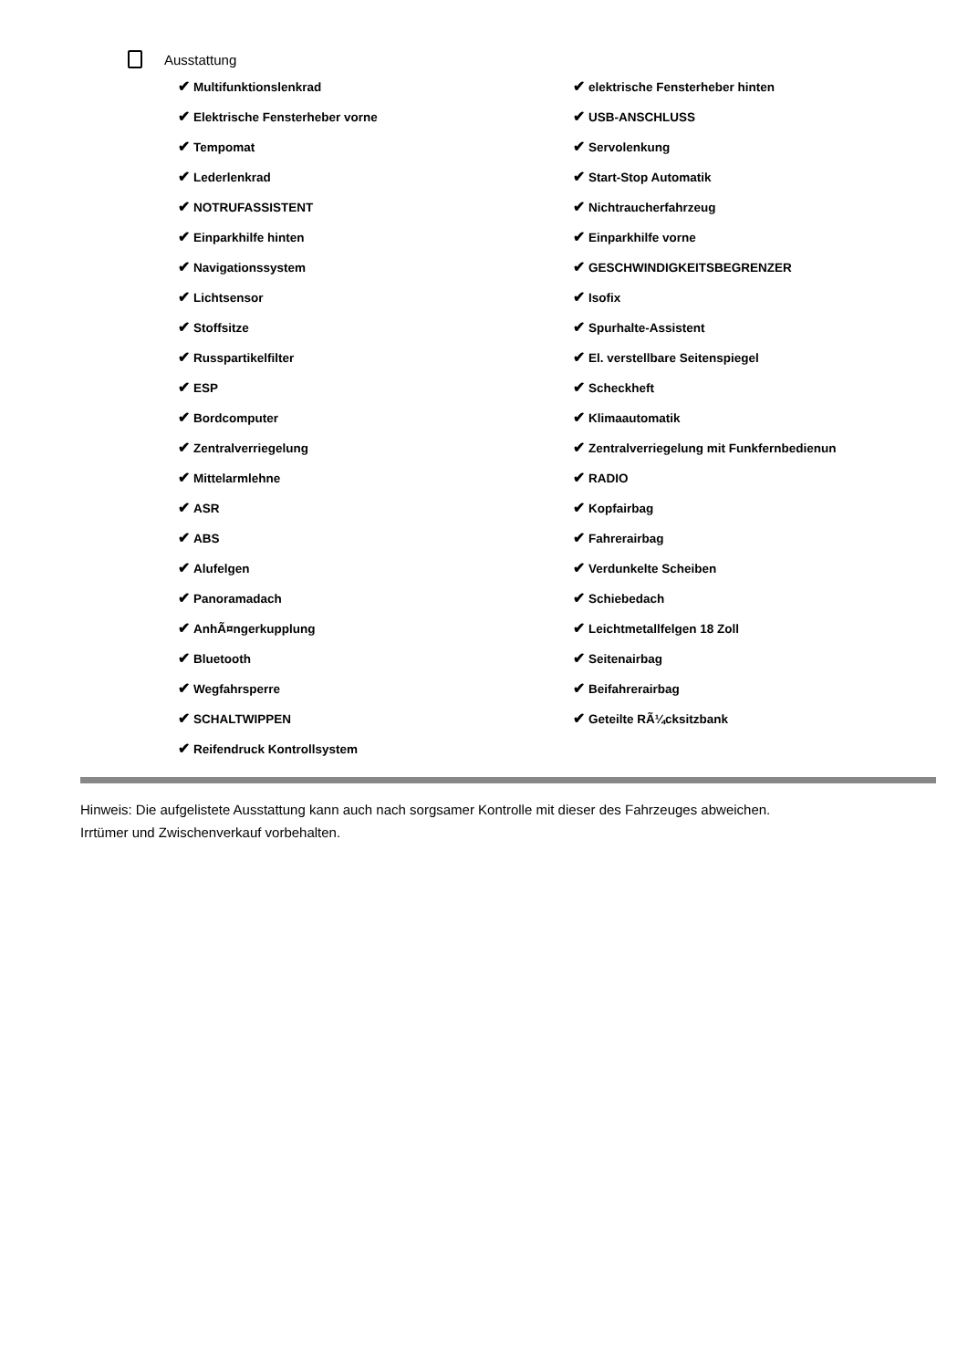Ausstattung
✔ Multifunktionslenkrad
✔ Elektrische Fensterheber vorne
✔ Tempomat
✔ Lederlenkrad
✔ NOTRUFASSISTENT
✔ Einparkhilfe hinten
✔ Navigationssystem
✔ Lichtsensor
✔ Stoffsitze
✔ Russpartikelfilter
✔ ESP
✔ Bordcomputer
✔ Zentralverriegelung
✔ Mittelarmlehne
✔ ASR
✔ ABS
✔ Alufelgen
✔ Panoramadach
✔ AnhÃ¤ngerkupplung
✔ Bluetooth
✔ Wegfahrsperre
✔ SCHALTWIPPEN
✔ Reifendruck Kontrollsystem
✔ elektrische Fensterheber hinten
✔ USB-ANSCHLUSS
✔ Servolenkung
✔ Start-Stop Automatik
✔ Nichtraucherfahrzeug
✔ Einparkhilfe vorne
✔ GESCHWINDIGKEITSBEGRENZER
✔ Isofix
✔ Spurhalte-Assistent
✔ El. verstellbare Seitenspiegel
✔ Scheckheft
✔ Klimaautomatik
✔ Zentralverriegelung mit Funkfernbedienun
✔ RADIO
✔ Kopfairbag
✔ Fahrerairbag
✔ Verdunkelte Scheiben
✔ Schiebedach
✔ Leichtmetallfelgen 18 Zoll
✔ Seitenairbag
✔ Beifahrerairbag
✔ Geteilte RÃ¼cksitzbank
Hinweis: Die aufgelistete Ausstattung kann auch nach sorgsamer Kontrolle mit dieser des Fahrzeuges abweichen. Irrtümer und Zwischenverkauf vorbehalten.